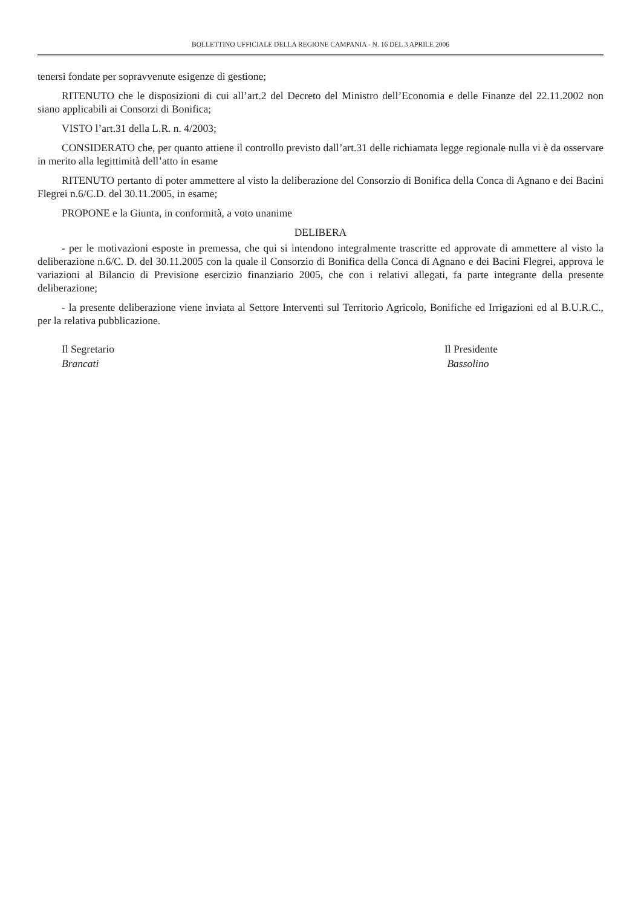BOLLETTINO UFFICIALE DELLA REGIONE CAMPANIA - N. 16 DEL 3 APRILE 2006
tenersi fondate per sopravvenute esigenze di gestione;
RITENUTO che le disposizioni di cui all’art.2 del Decreto del Ministro dell’Economia e delle Finanze del 22.11.2002 non siano applicabili ai Consorzi di Bonifica;
VISTO l’art.31 della L.R. n. 4/2003;
CONSIDERATO che, per quanto attiene il controllo previsto dall’art.31 delle richiamata legge regionale nulla vi è da osservare in merito alla legittimità dell’atto in esame
RITENUTO pertanto di poter ammettere al visto la deliberazione del Consorzio di Bonifica della Conca di Agnano e dei Bacini Flegrei n.6/C.D. del 30.11.2005, in esame;
PROPONE e la Giunta, in conformità, a voto unanime
DELIBERA
- per le motivazioni esposte in premessa, che qui si intendono integralmente trascritte ed approvate di ammettere al visto la deliberazione n.6/C. D. del 30.11.2005 con la quale il Consorzio di Bonifica della Conca di Agnano e dei Bacini Flegrei, approva le variazioni al Bilancio di Previsione esercizio finanziario 2005, che con i relativi allegati, fa parte integrante della presente deliberazione;
- la presente deliberazione viene inviata al Settore Interventi sul Territorio Agricolo, Bonifiche ed Irrigazioni ed al B.U.R.C., per la relativa pubblicazione.
Il Segretario
Brancati
Il Presidente
Bassolino